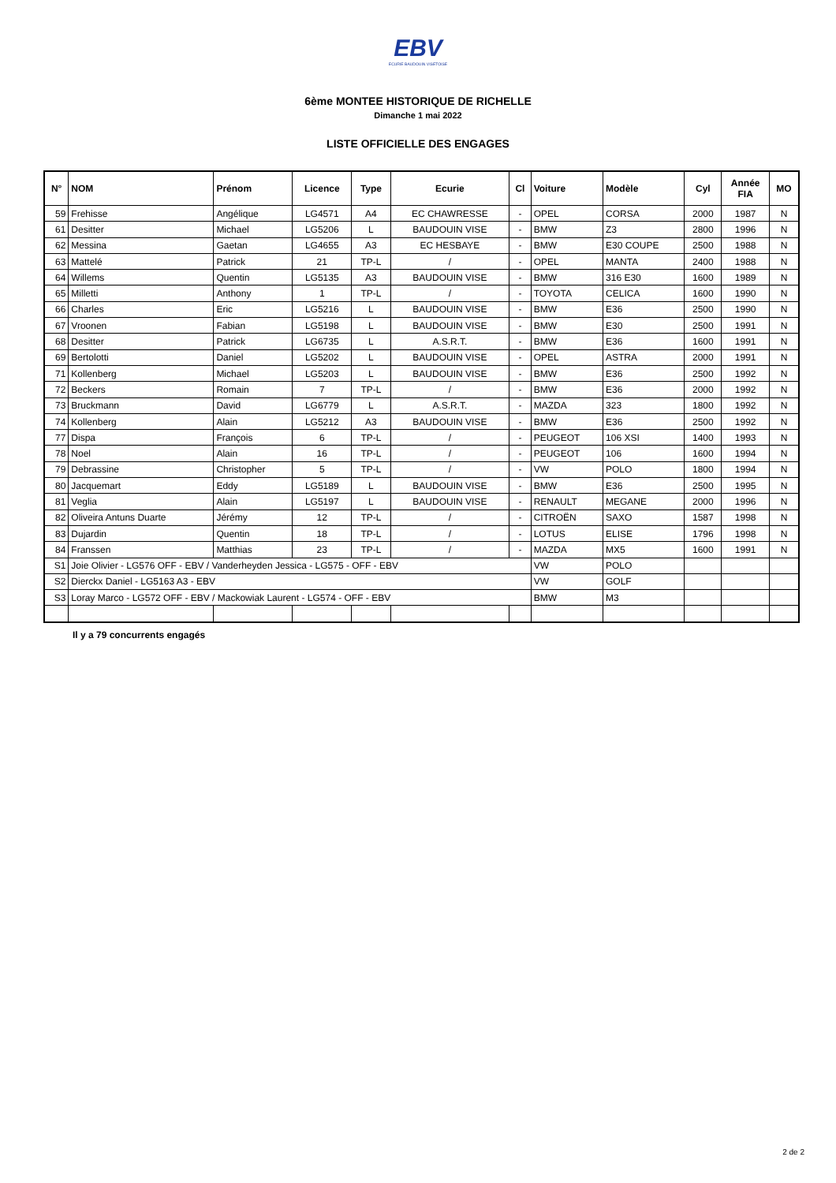EBV
ECURIE BAUDOUIN VISETOISE
6ème MONTEE HISTORIQUE DE RICHELLE
Dimanche 1 mai 2022
LISTE OFFICIELLE DES ENGAGES
| N° | NOM | Prénom | Licence | Type | Ecurie | Cl | Voiture | Modèle | Cyl | Année FIA | MO |
| --- | --- | --- | --- | --- | --- | --- | --- | --- | --- | --- | --- |
| 59 | Frehisse | Angélique | LG4571 | A4 | EC CHAWRESSE | - | OPEL | CORSA | 2000 | 1987 | N |
| 61 | Desitter | Michael | LG5206 | L | BAUDOUIN VISE | - | BMW | Z3 | 2800 | 1996 | N |
| 62 | Messina | Gaetan | LG4655 | A3 | EC HESBAYE | - | BMW | E30 COUPE | 2500 | 1988 | N |
| 63 | Mattelé | Patrick | 21 | TP-L | / | - | OPEL | MANTA | 2400 | 1988 | N |
| 64 | Willems | Quentin | LG5135 | A3 | BAUDOUIN VISE | - | BMW | 316 E30 | 1600 | 1989 | N |
| 65 | Milletti | Anthony | 1 | TP-L | / | - | TOYOTA | CELICA | 1600 | 1990 | N |
| 66 | Charles | Eric | LG5216 | L | BAUDOUIN VISE | - | BMW | E36 | 2500 | 1990 | N |
| 67 | Vroonen | Fabian | LG5198 | L | BAUDOUIN VISE | - | BMW | E30 | 2500 | 1991 | N |
| 68 | Desitter | Patrick | LG6735 | L | A.S.R.T. | - | BMW | E36 | 1600 | 1991 | N |
| 69 | Bertolotti | Daniel | LG5202 | L | BAUDOUIN VISE | - | OPEL | ASTRA | 2000 | 1991 | N |
| 71 | Kollenberg | Michael | LG5203 | L | BAUDOUIN VISE | - | BMW | E36 | 2500 | 1992 | N |
| 72 | Beckers | Romain | 7 | TP-L | / | - | BMW | E36 | 2000 | 1992 | N |
| 73 | Bruckmann | David | LG6779 | L | A.S.R.T. | - | MAZDA | 323 | 1800 | 1992 | N |
| 74 | Kollenberg | Alain | LG5212 | A3 | BAUDOUIN VISE | - | BMW | E36 | 2500 | 1992 | N |
| 77 | Dispa | François | 6 | TP-L | / | - | PEUGEOT | 106 XSI | 1400 | 1993 | N |
| 78 | Noel | Alain | 16 | TP-L | / | - | PEUGEOT | 106 | 1600 | 1994 | N |
| 79 | Debrassine | Christopher | 5 | TP-L | / | - | VW | POLO | 1800 | 1994 | N |
| 80 | Jacquemart | Eddy | LG5189 | L | BAUDOUIN VISE | - | BMW | E36 | 2500 | 1995 | N |
| 81 | Veglia | Alain | LG5197 | L | BAUDOUIN VISE | - | RENAULT | MEGANE | 2000 | 1996 | N |
| 82 | Oliveira Antuns Duarte | Jérémy | 12 | TP-L | / | - | CITROËN | SAXO | 1587 | 1998 | N |
| 83 | Dujardin | Quentin | 18 | TP-L | / | - | LOTUS | ELISE | 1796 | 1998 | N |
| 84 | Franssen | Matthias | 23 | TP-L | / | - | MAZDA | MX5 | 1600 | 1991 | N |
| S1 | Joie Olivier - LG576 OFF - EBV / Vanderheyden Jessica - LG575 - OFF - EBV | | | | | | VW | POLO | | | |
| S2 | Dierckx Daniel - LG5163 A3 - EBV | | | | | | VW | GOLF | | | |
| S3 | Loray Marco - LG572 OFF - EBV / Mackowiak Laurent - LG574 - OFF - EBV | | | | | | BMW | M3 | | | |
Il y a 79 concurrents engagés
2 de 2